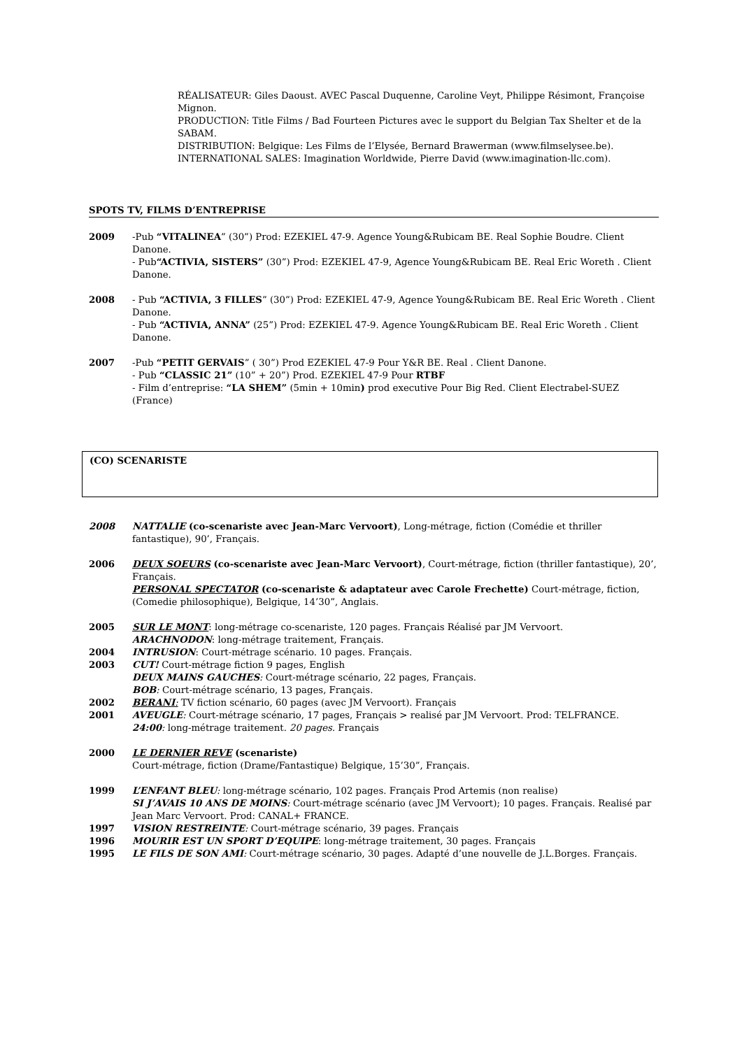RÉALISATEUR: Giles Daoust. AVEC Pascal Duquenne, Caroline Veyt, Philippe Résimont, Françoise Mignon.
PRODUCTION: Title Films / Bad Fourteen Pictures avec le support du Belgian Tax Shelter et de la SABAM.
DISTRIBUTION: Belgique: Les Films de l’Elysée, Bernard Brawerman (www.filmselysee.be).
INTERNATIONAL SALES: Imagination Worldwide, Pierre David (www.imagination-llc.com).
SPOTS TV, FILMS D’ENTREPRISE
2009 -Pub “VITALINEA” (30”) Prod: EZEKIEL 47-9. Agence Young&Rubicam BE. Real Sophie Boudre. Client Danone.
- Pub“ACTIVIA, SISTERS” (30”) Prod: EZEKIEL 47-9, Agence Young&Rubicam BE. Real Eric Woreth . Client Danone.
2008 - Pub “ACTIVIA, 3 FILLES” (30”) Prod: EZEKIEL 47-9, Agence Young&Rubicam BE. Real Eric Woreth . Client Danone.
- Pub “ACTIVIA, ANNA” (25”) Prod: EZEKIEL 47-9. Agence Young&Rubicam BE. Real Eric Woreth . Client Danone.
2007 -Pub “PETIT GERVAIS” ( 30”) Prod EZEKIEL 47-9 Pour Y&R BE. Real . Client Danone.
- Pub “CLASSIC 21” (10” + 20”) Prod. EZEKIEL 47-9 Pour RTBF
- Film d’entreprise: “LA SHEM” (5min + 10min) prod executive Pour Big Red. Client Electrabel-SUEZ (France)
(CO) SCENARISTE
2008 NATTALIE (co-scenariste avec Jean-Marc Vervoort), Long-métrage, fiction (Comédie et thriller fantastique), 90’, Français.
2006 DEUX SOEURS (co-scenariste avec Jean-Marc Vervoort), Court-métrage, fiction (thriller fantastique), 20’, Français.
PERSONAL SPECTATOR (co-scenariste & adaptateur avec Carole Frechette) Court-métrage, fiction, (Comedie philosophique), Belgique, 14’30”, Anglais.
2005 SUR LE MONT: long-métrage co-scenariste, 120 pages. Français Réalisé par JM Vervoort.
ARACHNODON: long-métrage traitement, Français.
2004 INTRUSION: Court-métrage scénario. 10 pages. Français.
2003 CUT! Court-métrage fiction 9 pages, English
DEUX MAINS GAUCHES: Court-métrage scénario, 22 pages, Français.
BOB: Court-métrage scénario, 13 pages, Français.
2002 BERANI: TV fiction scénario, 60 pages (avec JM Vervoort). Français
2001 AVEUGLE: Court-métrage scénario, 17 pages, Français > realisé par JM Vervoort. Prod: TELFRANCE.
24:00: long-métrage traitement. 20 pages. Français
2000 LE DERNIER REVE (scenariste)
Court-métrage, fiction (Drame/Fantastique) Belgique, 15’30”, Français.
1999 L’ENFANT BLEU: long-métrage scénario, 102 pages. Français Prod Artemis (non realise)
SI J’AVAIS 10 ANS DE MOINS: Court-métrage scénario (avec JM Vervoort); 10 pages. Français. Realisé par Jean Marc Vervoort. Prod: CANAL+ FRANCE.
1997 VISION RESTREINTE: Court-métrage scénario, 39 pages. Français
1996 MOURIR EST UN SPORT D’EQUIPE: long-métrage traitement, 30 pages. Français
1995 LE FILS DE SON AMI: Court-métrage scénario, 30 pages. Adapté d’une nouvelle de J.L.Borges. Français.